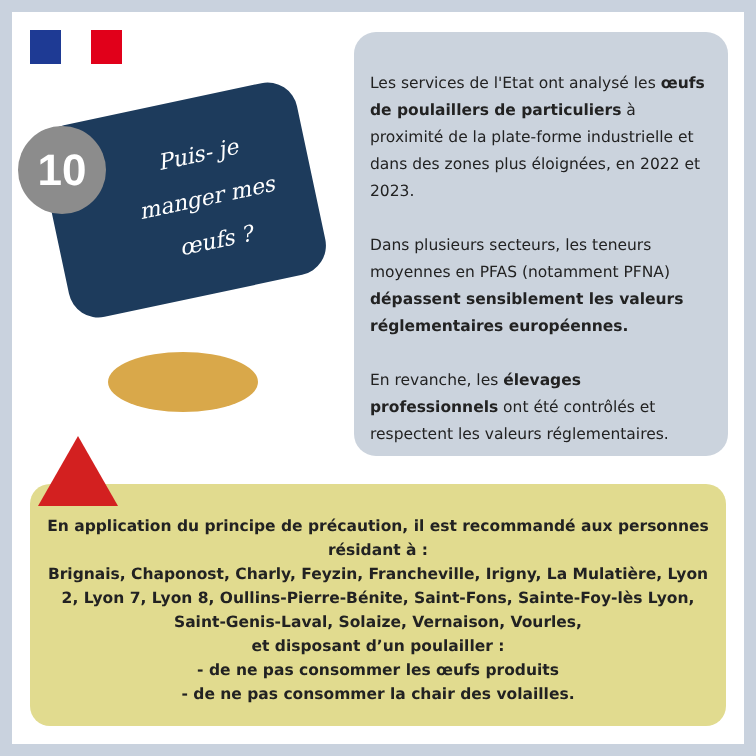10
Puis- je manger mes œufs ?
Les services de l'Etat ont analysé les œufs de poulaillers de particuliers à proximité de la plate-forme industrielle et dans des zones plus éloignées, en 2022 et 2023.
Dans plusieurs secteurs, les teneurs moyennes en PFAS (notamment PFNA) dépassent sensiblement les valeurs réglementaires européennes.
En revanche, les élevages professionnels ont été contrôlés et respectent les valeurs réglementaires.
En application du principe de précaution, il est recommandé aux personnes résidant à :
Brignais, Chaponost, Charly, Feyzin, Francheville, Irigny, La Mulatière, Lyon 2, Lyon 7, Lyon 8, Oullins-Pierre-Bénite, Saint-Fons, Sainte-Foy-lès Lyon, Saint-Genis-Laval, Solaize, Vernaison, Vourles,
et disposant d’un poulailler :
- de ne pas consommer les œufs produits
- de ne pas consommer la chair des volailles.